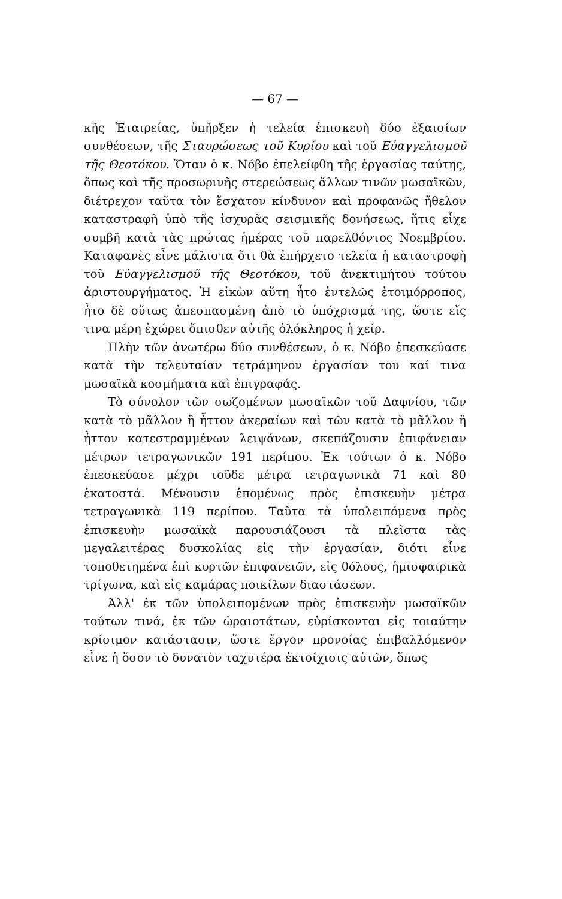— 67 —
κῆς Ἑταιρείας, ὑπῆρξεν ἡ τελεία ἐπισκευὴ δύο ἐξαισίων συνθέσεων, τῆς Σταυρώσεως τοῦ Κυρίου καὶ τοῦ Εὐαγγελισμοῦ τῆς Θεοτόκου. Ὅταν ὁ κ. Νόβο ἐπελείφθη τῆς ἐργασίας ταύτης, ὅπως καὶ τῆς προσωρινῆς στερεώσεως ἄλλων τινῶν μωσαϊκῶν, διέτρεχον ταῦτα τὸν ἔσχατον κίνδυνον καὶ προφανῶς ἤθελον καταστραφῆ ὑπὸ τῆς ἰσχυρᾶς σεισμικῆς δονήσεως, ἥτις εἶχε συμβῆ κατὰ τὰς πρώτας ἡμέρας τοῦ παρελθόντος Νοεμβρίου. Καταφανὲς εἶνε μάλιστα ὅτι θὰ ἐπήρχετο τελεία ἡ καταστροφὴ τοῦ Εὐαγγελισμοῦ τῆς Θεοτόκου, τοῦ ἀνεκτιμήτου τούτου ἀριστουργήματος. Ἡ εἰκὼν αὕτη ἦτο ἐντελῶς ἑτοιμόρροπος, ἦτο δὲ οὕτως ἀπεσπασμένη ἀπὸ τὸ ὑπόχρισμά της, ὥστε εἴς τινα μέρη ἐχώρει ὄπισθεν αὐτῆς ὁλόκληρος ἡ χείρ.
Πλὴν τῶν ἀνωτέρω δύο συνθέσεων, ὁ κ. Νόβο ἐπεσκεύασε κατὰ τὴν τελευταίαν τετράμηνον ἐργασίαν του καί τινα μωσαϊκὰ κοσμήματα καὶ ἐπιγραφάς.
Τὸ σύνολον τῶν σωζομένων μωσαϊκῶν τοῦ Δαφνίου, τῶν κατὰ τὸ μᾶλλον ἢ ἧττον ἀκεραίων καὶ τῶν κατὰ τὸ μᾶλλον ἢ ἧττον κατεστραμμένων λειψάνων, σκεπάζουσιν ἐπιφάνειαν μέτρων τετραγωνικῶν 191 περίπου. Ἐκ τούτων ὁ κ. Νόβο ἐπεσκεύασε μέχρι τοῦδε μέτρα τετραγωνικὰ 71 καὶ 80 ἑκατοστά. Μένουσιν ἑπομένως πρὸς ἐπισκευὴν μέτρα τετραγωνικὰ 119 περίπου. Ταῦτα τὰ ὑπολειπόμενα πρὸς ἐπισκευὴν μωσαϊκὰ παρουσιάζουσι τὰ πλεῖστα τὰς μεγαλειτέρας δυσκολίας εἰς τὴν ἐργασίαν, διότι εἶνε τοποθετημένα ἐπὶ κυρτῶν ἐπιφανειῶν, εἰς θόλους, ἡμισφαιρικὰ τρίγωνα, καὶ εἰς καμάρας ποικίλων διαστάσεων.
Ἀλλ' ἐκ τῶν ὑπολειπομένων πρὸς ἐπισκευὴν μωσαϊκῶν τούτων τινά, ἐκ τῶν ὡραιοτάτων, εὑρίσκονται εἰς τοιαύτην κρίσιμον κατάστασιν, ὥστε ἔργον προνοίας ἐπιβαλλόμενον εἶνε ἡ ὅσον τὸ δυνατὸν ταχυτέρα ἐκτοίχισις αὐτῶν, ὅπως